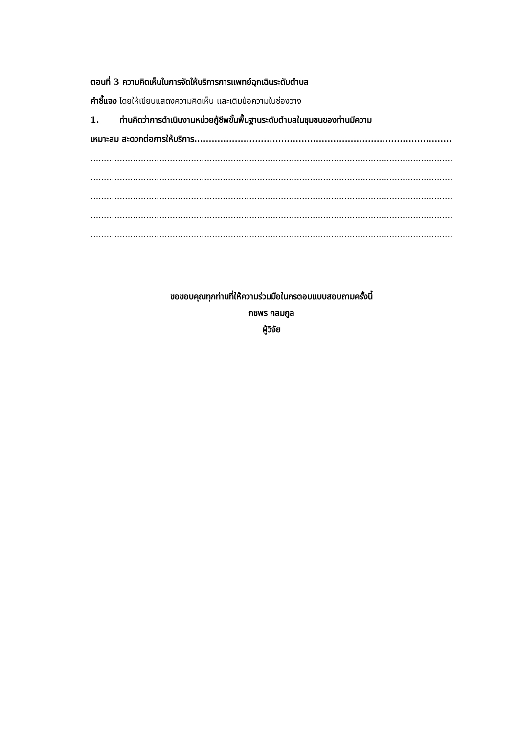ตอนที่ 3 ความคิดเห็นในการจัดให้บริการการแพทย์ฉุกเฉินระดับตำบล
คำชี้แจง โดยให้เขียนแสดงความคิดเห็น และเติมข้อความในช่องว่าง
1. ท่านคิดว่าการดำเนินงานหน่วยกู้ชีพขั้นพื้นฐานระดับตำบลในชุมชนของท่านมีความ
เหมาะสม สะดวกต่อการให้บริการ..................................................................................................
.................................................................................................................................................
.................................................................................................................................................
.................................................................................................................................................
.................................................................................................................................................
.................................................................................................................................................
ขอขอบคุณทุกท่านที่ให้ความร่วมมือในกรตอบแบบสอบถามครั้งนี้
กชพร กลมกูล
ผู้วิจัย